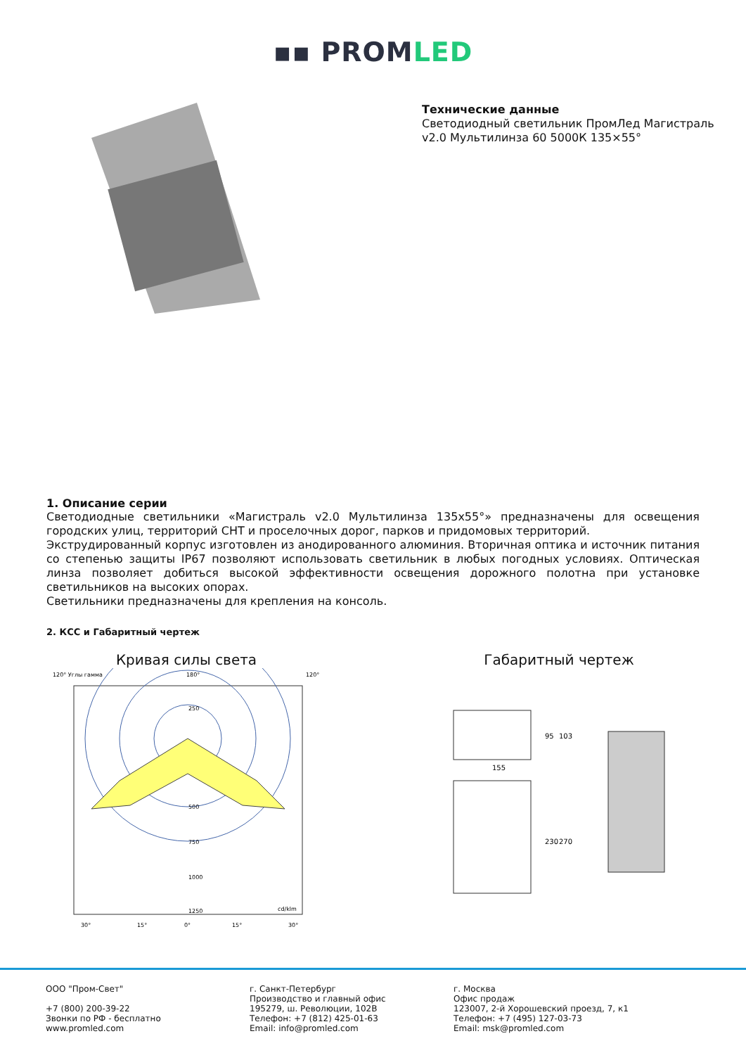▪▪ PROMLED
Технические данные
Светодиодный светильник ПромЛед Магистраль
v2.0 Мультилинза 60 5000К 135×55°
1. Описание серии
Светодиодные светильники «Магистраль v2.0 Мультилинза 135х55°» предназначены для освещения городских улиц, территорий СНТ и проселочных дорог, парков и придомовых территорий.
Экструдированный корпус изготовлен из анодированного алюминия. Вторичная оптика и источник питания со степенью защиты IP67 позволяют использовать светильник в любых погодных условиях. Оптическая линза позволяет добиться высокой эффективности освещения дорожного полотна при установке светильников на высоких опорах.
Светильники предназначены для крепления на консоль.
2. КСС и Габаритный чертеж
Кривая силы света
120° Углы гамма
180°
120°
250
500
750
1000
1250
cd/klm
30°
15°
0°
15°
30°
Габаритный чертеж
155
95
103
230
270
ООО "Пром-Свет"
+7 (800) 200-39-22
Звонки по РФ - бесплатно
www.promled.com
г. Санкт-Петербург
Производство и главный офис
195279, ш. Революции, 102В
Телефон: +7 (812) 425-01-63
Email: info@promled.com
г. Москва
Офис продаж
123007, 2-й Хорошевский проезд, 7, к1
Телефон: +7 (495) 127-03-73
Email: msk@promled.com